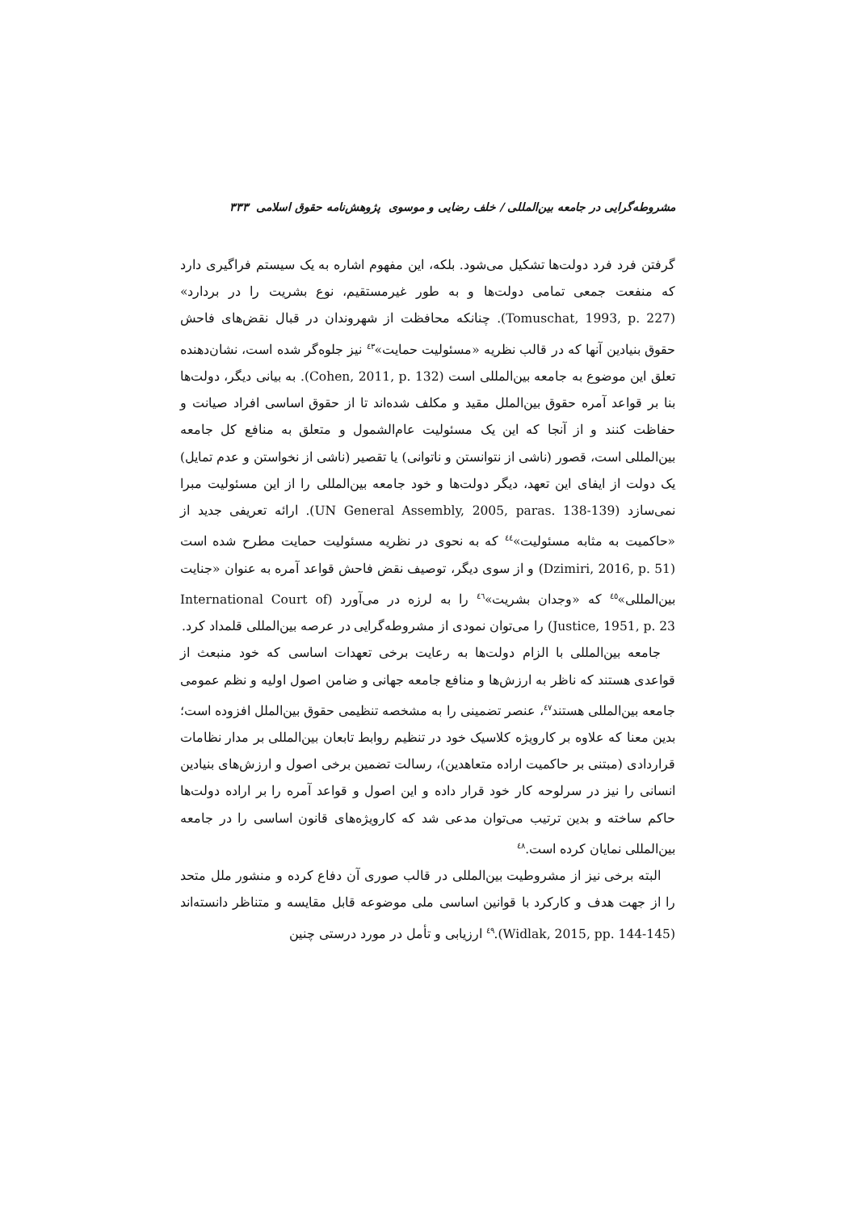مشروطه‌گرایی در جامعه بین‌المللی / خلف رضایی و موسوی پژوهش‌نامه حقوق اسلامی ۳۳۳
گرفتن فرد فرد دولت‌ها تشکیل می‌شود. بلکه، این مفهوم اشاره به یک سیستم فراگیری دارد که منفعت جمعی تمامی دولت‌ها و به طور غیرمستقیم، نوع بشریت را در بردارد» (Tomuschat, 1993, p. 227). چنانکه محافظت از شهروندان در قبال نقض‌های فاحش حقوق بنیادین آنها که در قالب نظریه «مسئولیت حمایت»<sup>٤٣</sup> نیز جلوه‌گر شده است، نشان‌دهنده تعلق این موضوع به جامعه بین‌المللی است (Cohen, 2011, p. 132). به بیانی دیگر، دولت‌ها بنا بر قواعد آمره حقوق بین‌الملل مقید و مکلف شده‌اند تا از حقوق اساسی افراد صیانت و حفاظت کنند و از آنجا که این یک مسئولیت عام‌الشمول و متعلق به منافع کل جامعه بین‌المللی است، قصور (ناشی از نتوانستن و ناتوانی) یا تقصیر (ناشی از نخواستن و عدم تمایل) یک دولت از ایفای این تعهد، دیگر دولت‌ها و خود جامعه بین‌المللی را از این مسئولیت مبرا نمی‌سازد (UN General Assembly, 2005, paras. 138-139). ارائه تعریفی جدید از «حاکمیت به مثابه مسئولیت»<sup>٤٤</sup> که به نحوی در نظریه مسئولیت حمایت مطرح شده است (Dzimiri, 2016, p. 51) و از سوی دیگر، توصیف نقض فاحش قواعد آمره به عنوان «جنایت بین‌المللی»<sup>٤٥</sup> که «وجدان بشریت»<sup>٤٦</sup> را به لرزه در می‌آورد (International Court of Justice, 1951, p. 23) را می‌توان نمودی از مشروطه‌گرایی در عرصه بین‌المللی قلمداد کرد.
جامعه بین‌المللی با الزام دولت‌ها به رعایت برخی تعهدات اساسی که خود منبعث از قواعدی هستند که ناظر به ارزش‌ها و منافع جامعه جهانی و ضامن اصول اولیه و نظم عمومی جامعه بین‌المللی هستند<sup>٤٧</sup>، عنصر تضمینی را به مشخصه تنظیمی حقوق بین‌الملل افزوده است؛ بدین معنا که علاوه بر کارویژه کلاسیک خود در تنظیم روابط تابعان بین‌المللی بر مدار نظامات قراردادی (مبتنی بر حاکمیت اراده متعاهدین)، رسالت تضمین برخی اصول و ارزش‌های بنیادین انسانی را نیز در سرلوحه کار خود قرار داده و این اصول و قواعد آمره را بر اراده دولت‌ها حاکم ساخته و بدین ترتیب می‌توان مدعی شد که کارویژه‌های قانون اساسی را در جامعه بین‌المللی نمایان کرده است.<sup>٤٨</sup>
البته برخی نیز از مشروطیت بین‌المللی در قالب صوری آن دفاع کرده و منشور ملل متحد را از جهت هدف و کارکرد با قوانین اساسی ملی موضوعه قابل مقایسه و متناظر دانسته‌اند (Widlak, 2015, pp. 144-145).<sup>٤٩</sup> ارزیابی و تأمل در مورد درستی چنین